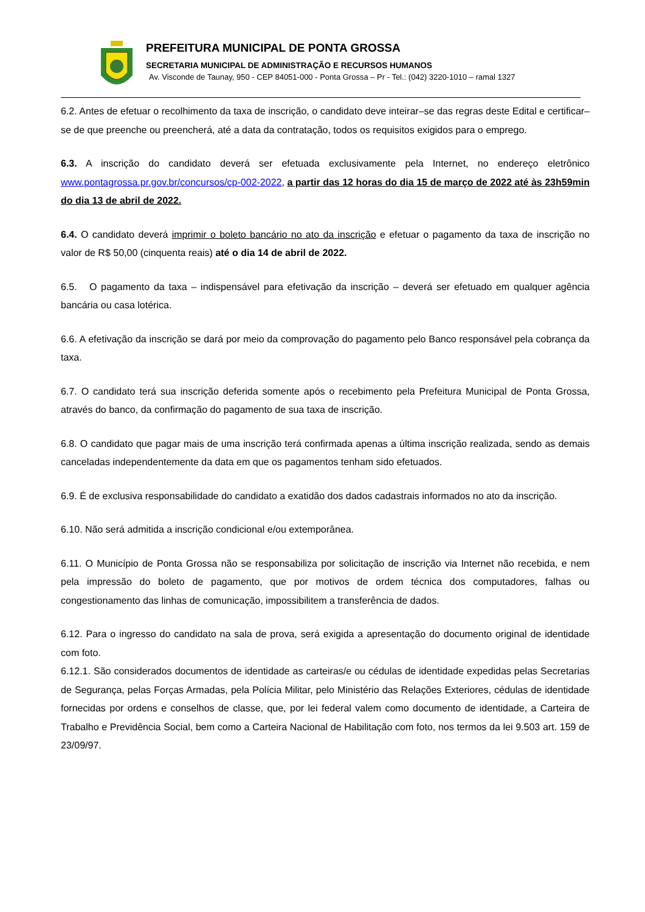PREFEITURA MUNICIPAL DE PONTA GROSSA
SECRETARIA MUNICIPAL DE ADMINISTRAÇÃO E RECURSOS HUMANOS
Av. Visconde de Taunay, 950 - CEP 84051-000 - Ponta Grossa – Pr - Tel.: (042) 3220-1010 – ramal 1327
6.2. Antes de efetuar o recolhimento da taxa de inscrição, o candidato deve inteirar–se das regras deste Edital e certificar–se de que preenche ou preencherá, até a data da contratação, todos os requisitos exigidos para o emprego.
6.3. A inscrição do candidato deverá ser efetuada exclusivamente pela Internet, no endereço eletrônico www.pontagrossa.pr.gov.br/concursos/cp-002-2022, a partir das 12 horas do dia 15 de março de 2022 até às 23h59min do dia 13 de abril de 2022.
6.4. O candidato deverá imprimir o boleto bancário no ato da inscrição e efetuar o pagamento da taxa de inscrição no valor de R$ 50,00 (cinquenta reais) até o dia 14 de abril de 2022.
6.5. O pagamento da taxa – indispensável para efetivação da inscrição – deverá ser efetuado em qualquer agência bancária ou casa lotérica.
6.6. A efetivação da inscrição se dará por meio da comprovação do pagamento pelo Banco responsável pela cobrança da taxa.
6.7. O candidato terá sua inscrição deferida somente após o recebimento pela Prefeitura Municipal de Ponta Grossa, através do banco, da confirmação do pagamento de sua taxa de inscrição.
6.8. O candidato que pagar mais de uma inscrição terá confirmada apenas a última inscrição realizada, sendo as demais canceladas independentemente da data em que os pagamentos tenham sido efetuados.
6.9. É de exclusiva responsabilidade do candidato a exatidão dos dados cadastrais informados no ato da inscrição.
6.10. Não será admitida a inscrição condicional e/ou extemporânea.
6.11. O Município de Ponta Grossa não se responsabiliza por solicitação de inscrição via Internet não recebida, e nem pela impressão do boleto de pagamento, que por motivos de ordem técnica dos computadores, falhas ou congestionamento das linhas de comunicação, impossibilitem a transferência de dados.
6.12. Para o ingresso do candidato na sala de prova, será exigida a apresentação do documento original de identidade com foto.
6.12.1. São considerados documentos de identidade as carteiras/e ou cédulas de identidade expedidas pelas Secretarias de Segurança, pelas Forças Armadas, pela Polícia Militar, pelo Ministério das Relações Exteriores, cédulas de identidade fornecidas por ordens e conselhos de classe, que, por lei federal valem como documento de identidade, a Carteira de Trabalho e Previdência Social, bem como a Carteira Nacional de Habilitação com foto, nos termos da lei 9.503 art. 159 de 23/09/97.